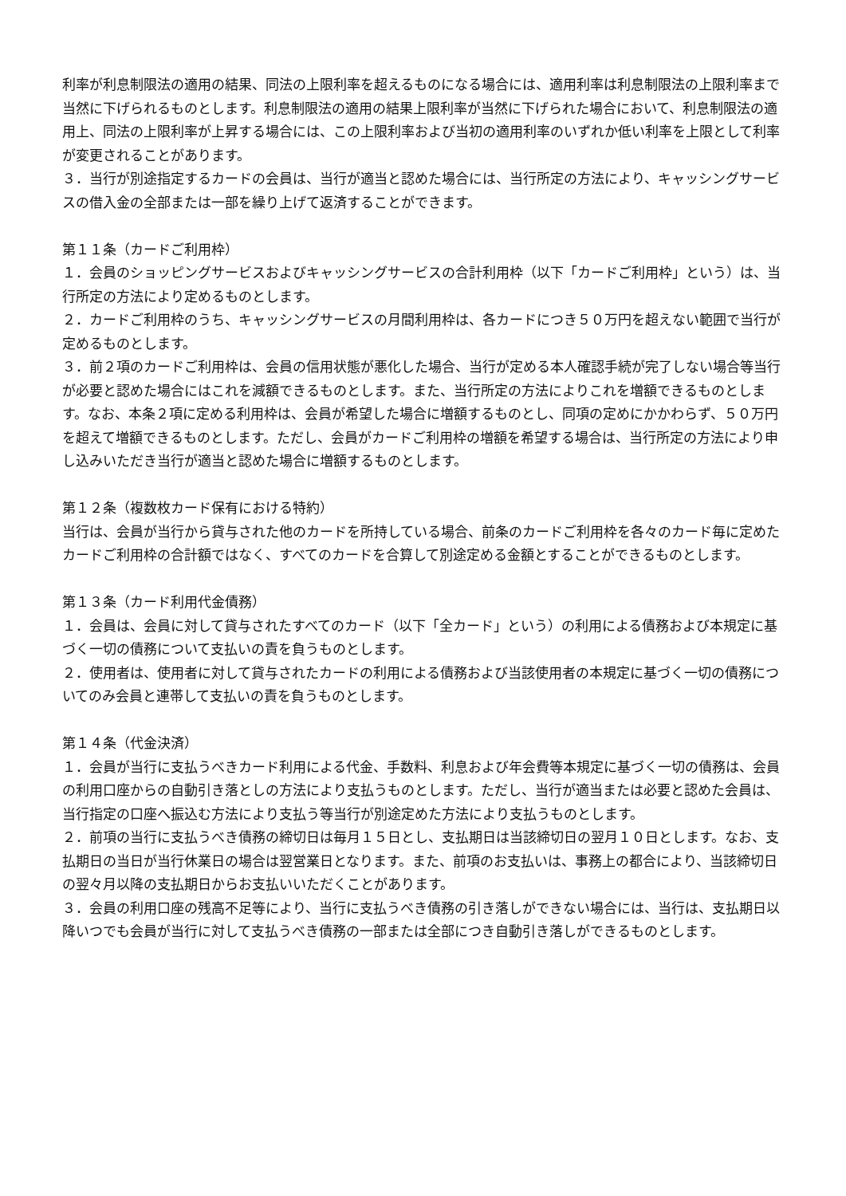利率が利息制限法の適用の結果、同法の上限利率を超えるものになる場合には、適用利率は利息制限法の上限利率まで当然に下げられるものとします。利息制限法の適用の結果上限利率が当然に下げられた場合において、利息制限法の適用上、同法の上限利率が上昇する場合には、この上限利率および当初の適用利率のいずれか低い利率を上限として利率が変更されることがあります。
３．当行が別途指定するカードの会員は、当行が適当と認めた場合には、当行所定の方法により、キャッシングサービスの借入金の全部または一部を繰り上げて返済することができます。
第１１条（カードご利用枠）
１．会員のショッピングサービスおよびキャッシングサービスの合計利用枠（以下「カードご利用枠」という）は、当行所定の方法により定めるものとします。
２．カードご利用枠のうち、キャッシングサービスの月間利用枠は、各カードにつき５０万円を超えない範囲で当行が定めるものとします。
３．前２項のカードご利用枠は、会員の信用状態が悪化した場合、当行が定める本人確認手続が完了しない場合等当行が必要と認めた場合にはこれを減額できるものとします。また、当行所定の方法によりこれを増額できるものとします。なお、本条２項に定める利用枠は、会員が希望した場合に増額するものとし、同項の定めにかかわらず、５０万円を超えて増額できるものとします。ただし、会員がカードご利用枠の増額を希望する場合は、当行所定の方法により申し込みいただき当行が適当と認めた場合に増額するものとします。
第１２条（複数枚カード保有における特約）
当行は、会員が当行から貸与された他のカードを所持している場合、前条のカードご利用枠を各々のカード毎に定めたカードご利用枠の合計額ではなく、すべてのカードを合算して別途定める金額とすることができるものとします。
第１３条（カード利用代金債務）
１．会員は、会員に対して貸与されたすべてのカード（以下「全カード」という）の利用による債務および本規定に基づく一切の債務について支払いの責を負うものとします。
２．使用者は、使用者に対して貸与されたカードの利用による債務および当該使用者の本規定に基づく一切の債務についてのみ会員と連帯して支払いの責を負うものとします。
第１４条（代金決済）
１．会員が当行に支払うべきカード利用による代金、手数料、利息および年会費等本規定に基づく一切の債務は、会員の利用口座からの自動引き落としの方法により支払うものとします。ただし、当行が適当または必要と認めた会員は、当行指定の口座へ振込む方法により支払う等当行が別途定めた方法により支払うものとします。
２．前項の当行に支払うべき債務の締切日は毎月１５日とし、支払期日は当該締切日の翌月１０日とします。なお、支払期日の当日が当行休業日の場合は翌営業日となります。また、前項のお支払いは、事務上の都合により、当該締切日の翌々月以降の支払期日からお支払いいただくことがあります。
３．会員の利用口座の残高不足等により、当行に支払うべき債務の引き落しができない場合には、当行は、支払期日以降いつでも会員が当行に対して支払うべき債務の一部または全部につき自動引き落しができるものとします。